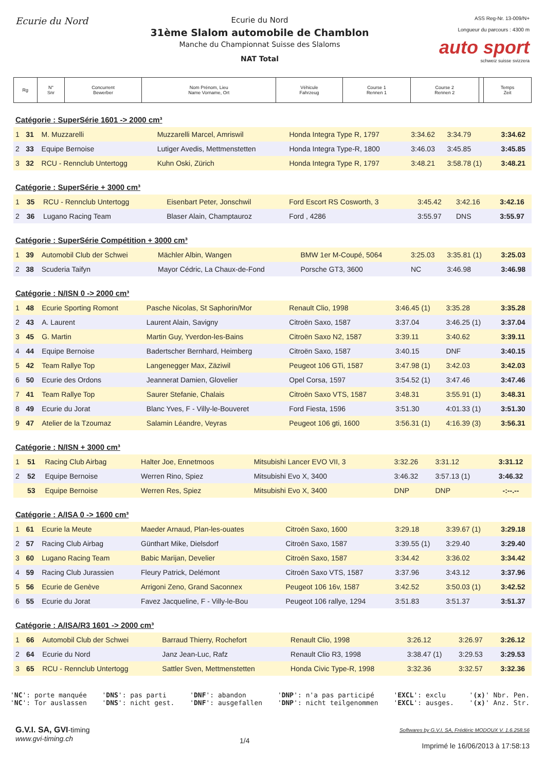Ecurie du Nord
Ecurie du Nord
31ème Slalom automobile de Chamblon
Manche du Championnat Suisse des Slaloms
NAT Total
ASS Reg-Nr. 13-009/N+
Longueur du parcours : 4300 m
auto sport
schweiz suisse svizzera
| Rg | N° Snr | Concurrent Bewerber | Nom Prénom, Lieu Name Vorname, Ort | Véhicule Fahrzeug | Course 1 Rennen 1 | Course 2 Rennen 2 | | Temps Zeit |
Catégorie : SuperSérie 1601 -> 2000 cm³
| 1 | 31 | M. Muzzarelli | Muzzarelli Marcel, Amriswil | Honda Integra Type R, 1797 | 3:34.62 | 3:34.79 | 3:34.62 |
| 2 | 33 | Equipe Bernoise | Lutiger Avedis, Mettmenstetten | Honda Integra Type-R, 1800 | 3:46.03 | 3:45.85 | 3:45.85 |
| 3 | 32 | RCU - Rennclub Untertogg | Kuhn Oski, Zürich | Honda Integra Type R, 1797 | 3:48.21 | 3:58.78 (1) | 3:48.21 |
Catégorie : SuperSérie + 3000 cm³
| 1 | 35 | RCU - Rennclub Untertogg | Eisenbart Peter, Jonschwil | Ford Escort RS Cosworth, 3 | 3:45.42 | 3:42.16 | 3:42.16 |
| 2 | 36 | Lugano Racing Team | Blaser Alain, Champtauroz | Ford , 4286 | 3:55.97 | DNS | 3:55.97 |
Catégorie : SuperSérie Compétition + 3000 cm³
| 1 | 39 | Automobil Club der Schwei | Mächler Albin, Wangen | BMW 1er M-Coupé, 5064 | 3:25.03 | 3:35.81 (1) | 3:25.03 |
| 2 | 38 | Scuderia Taifyn | Mayor Cédric, La Chaux-de-Fond | Porsche GT3, 3600 | NC | 3:46.98 | 3:46.98 |
Catégorie : N/ISN 0 -> 2000 cm³
| 1 | 48 | Ecurie Sporting Romont | Pasche Nicolas, St Saphorin/Mor | Renault Clio, 1998 | 3:46.45 (1) | 3:35.28 | 3:35.28 |
| 2 | 43 | A. Laurent | Laurent Alain, Savigny | Citroën Saxo, 1587 | 3:37.04 | 3:46.25 (1) | 3:37.04 |
| 3 | 45 | G. Martin | Martin Guy, Yverdon-les-Bains | Citroën Saxo N2, 1587 | 3:39.11 | 3:40.62 | 3:39.11 |
| 4 | 44 | Equipe Bernoise | Badertscher Bernhard, Heimberg | Citroën Saxo, 1587 | 3:40.15 | DNF | 3:40.15 |
| 5 | 42 | Team Rallye Top | Langenegger Max, Zäziwil | Peugeot 106 GTi, 1587 | 3:47.98 (1) | 3:42.03 | 3:42.03 |
| 6 | 50 | Ecurie des Ordons | Jeannerat Damien, Glovelier | Opel Corsa, 1597 | 3:54.52 (1) | 3:47.46 | 3:47.46 |
| 7 | 41 | Team Rallye Top | Saurer Stefanie, Chalais | Citroën Saxo VTS, 1587 | 3:48.31 | 3:55.91 (1) | 3:48.31 |
| 8 | 49 | Ecurie du Jorat | Blanc Yves, F - Villy-le-Bouveret | Ford Fiesta, 1596 | 3:51.30 | 4:01.33 (1) | 3:51.30 |
| 9 | 47 | Atelier de la Tzoumaz | Salamin Léandre, Veyras | Peugeot 106 gti, 1600 | 3:56.31 (1) | 4:16.39 (3) | 3:56.31 |
Catégorie : N/ISN + 3000 cm³
| 1 | 51 | Racing Club Airbag | Halter Joe, Ennetmoos | Mitsubishi Lancer EVO VII, 3 | 3:32.26 | 3:31.12 | 3:31.12 |
| 2 | 52 | Equipe Bernoise | Werren Rino, Spiez | Mitsubishi Evo X, 3400 | 3:46.32 | 3:57.13 (1) | 3:46.32 |
| | 53 | Equipe Bernoise | Werren Res, Spiez | Mitsubishi Evo X, 3400 | DNP | DNP | -:--.-- |
Catégorie : A/ISA 0 -> 1600 cm³
| 1 | 61 | Ecurie la Meute | Maeder Arnaud, Plan-les-ouates | Citroën Saxo, 1600 | 3:29.18 | 3:39.67 (1) | 3:29.18 |
| 2 | 57 | Racing Club Airbag | Günthart Mike, Dielsdorf | Citroën Saxo, 1587 | 3:39.55 (1) | 3:29.40 | 3:29.40 |
| 3 | 60 | Lugano Racing Team | Babic Marijan, Develier | Citroën Saxo, 1587 | 3:34.42 | 3:36.02 | 3:34.42 |
| 4 | 59 | Racing Club Jurassien | Fleury Patrick, Delémont | Citroën Saxo VTS, 1587 | 3:37.96 | 3:43.12 | 3:37.96 |
| 5 | 56 | Ecurie de Genève | Arrigoni Zeno, Grand Saconnex | Peugeot 106 16v, 1587 | 3:42.52 | 3:50.03 (1) | 3:42.52 |
| 6 | 55 | Ecurie du Jorat | Favez Jacqueline, F - Villy-le-Bou | Peugeot 106 rallye, 1294 | 3:51.83 | 3:51.37 | 3:51.37 |
Catégorie : A/ISA/R3 1601 -> 2000 cm³
| 1 | 66 | Automobil Club der Schwei | Barraud Thierry, Rochefort | Renault Clio, 1998 | 3:26.12 | 3:26.97 | 3:26.12 |
| 2 | 64 | Ecurie du Nord | Janz Jean-Luc, Rafz | Renault Clio R3, 1998 | 3:38.47 (1) | 3:29.53 | 3:29.53 |
| 3 | 65 | RCU - Rennclub Untertogg | Sattler Sven, Mettmenstetten | Honda Civic Type-R, 1998 | 3:32.36 | 3:32.57 | 3:32.36 |
'NC': porte manquée
'NC': Tor auslassen
'DNS': pas parti
'DNS': nicht gest.
'DNF': abandon
'DNF': ausgefallen
'DNP': n'a pas participé
'DNP': nicht teilgenommen
'EXCL': exclu
'EXCL': ausges.
'(x)' Nbr. Pen.
'(x)' Anz. Str.
G.V.I. SA, GVI-timing
www.gvi-timing.ch
1/4
Softwares by G.V.I. SA, Frédéric MODOUX V. 1.6.258.56
Imprimé le 16/06/2013 à 17:58:13